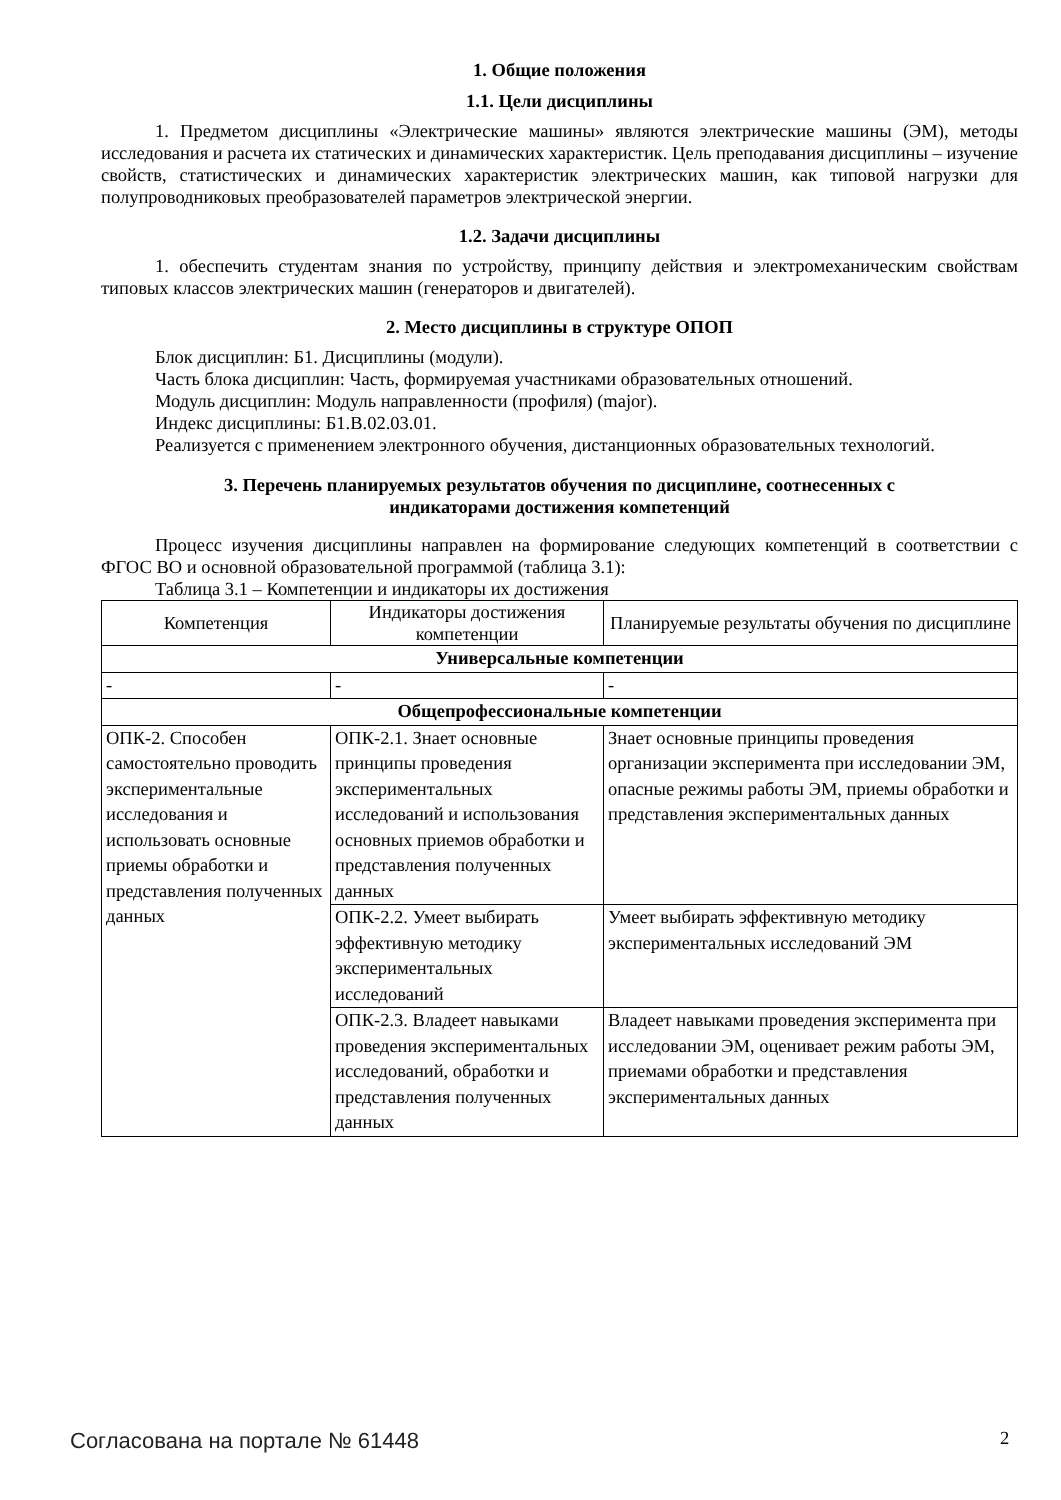1. Общие положения
1.1. Цели дисциплины
1. Предметом дисциплины «Электрические машины» являются электрические машины (ЭМ), методы исследования и расчета их статических и динамических характеристик. Цель преподавания дисциплины – изучение свойств, статистических и динамических характеристик электрических машин, как типовой нагрузки для полупроводниковых преобразователей параметров электрической энергии.
1.2. Задачи дисциплины
1. обеспечить студентам знания по устройству, принципу действия и электромеханическим свойствам типовых классов электрических машин (генераторов и двигателей).
2. Место дисциплины в структуре ОПОП
Блок дисциплин: Б1. Дисциплины (модули).
Часть блока дисциплин: Часть, формируемая участниками образовательных отношений.
Модуль дисциплин: Модуль направленности (профиля) (major).
Индекс дисциплины: Б1.В.02.03.01.
Реализуется с применением электронного обучения, дистанционных образовательных технологий.
3. Перечень планируемых результатов обучения по дисциплине, соотнесенных с
индикаторами достижения компетенций
Процесс изучения дисциплины направлен на формирование следующих компетенций в соответствии с ФГОС ВО и основной образовательной программой (таблица 3.1):
Таблица 3.1 – Компетенции и индикаторы их достижения
| Компетенция | Индикаторы достижения компетенции | Планируемые результаты обучения по дисциплине |
| --- | --- | --- |
| Универсальные компетенции | | |
| - | - | - |
| Общепрофессиональные компетенции | | |
| ОПК-2. Способен самостоятельно проводить экспериментальные исследования и использовать основные приемы обработки и представления полученных данных | ОПК-2.1. Знает основные принципы проведения экспериментальных исследований и использования основных приемов обработки и представления полученных данных | Знает основные принципы проведения организации эксперимента при исследовании ЭМ, опасные режимы работы ЭМ, приемы обработки и представления экспериментальных данных |
| | ОПК-2.2. Умеет выбирать эффективную методику экспериментальных исследований | Умеет выбирать эффективную методику экспериментальных исследований ЭМ |
| | ОПК-2.3. Владеет навыками проведения экспериментальных исследований, обработки и представления полученных данных | Владеет навыками проведения эксперимента при исследовании ЭМ, оценивает режим работы ЭМ, приемами обработки и представления экспериментальных данных |
Согласована на портале № 61448 2